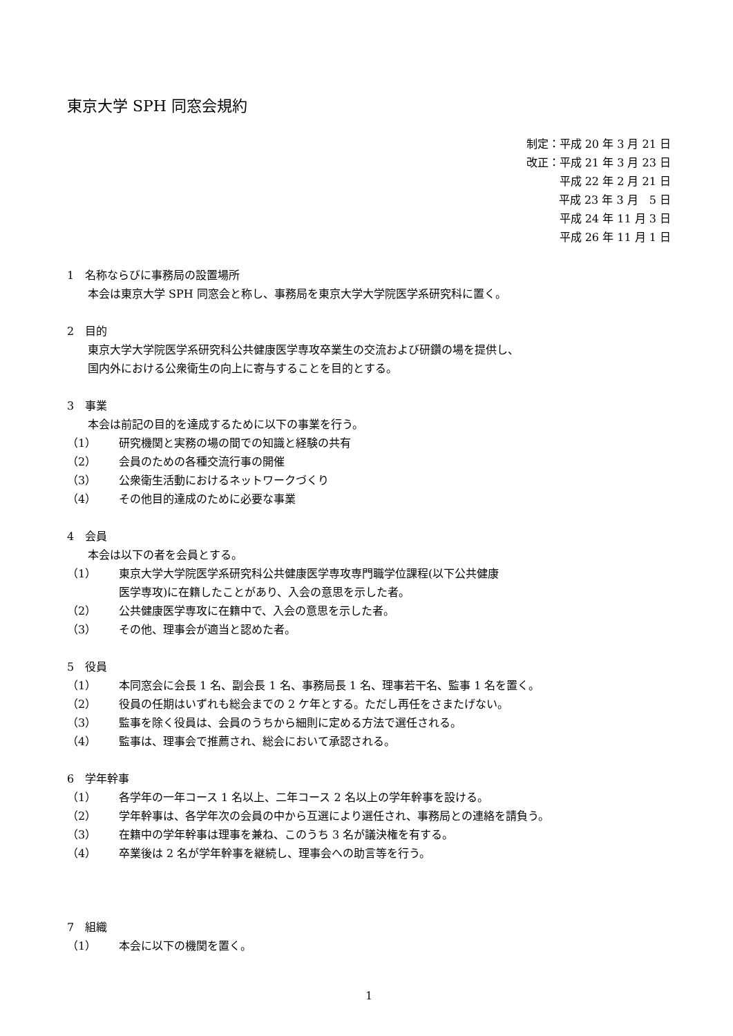東京大学 SPH 同窓会規約
制定：平成 20 年 3 月 21 日
改正：平成 21 年 3 月 23 日
平成 22 年 2 月 21 日
平成 23 年 3 月　5 日
平成 24 年 11 月 3 日
平成 26 年 11 月 1 日
1　名称ならびに事務局の設置場所
本会は東京大学 SPH 同窓会と称し、事務局を東京大学大学院医学系研究科に置く。
2　目的
東京大学大学院医学系研究科公共健康医学専攻卒業生の交流および研鑽の場を提供し、
国内外における公衆衛生の向上に寄与することを目的とする。
3　事業
本会は前記の目的を達成するために以下の事業を行う。
（1） 研究機関と実務の場の間での知識と経験の共有
（2） 会員のための各種交流行事の開催
（3） 公衆衛生活動におけるネットワークづくり
（4） その他目的達成のために必要な事業
4　会員
本会は以下の者を会員とする。
（1） 東京大学大学院医学系研究科公共健康医学専攻専門職学位課程(以下公共健康
医学専攻)に在籍したことがあり、入会の意思を示した者。
（2） 公共健康医学専攻に在籍中で、入会の意思を示した者。
（3） その他、理事会が適当と認めた者。
5　役員
（1） 本同窓会に会長 1 名、副会長 1 名、事務局長 1 名、理事若干名、監事 1 名を置く。
（2） 役員の任期はいずれも総会までの 2 ケ年とする。ただし再任をさまたげない。
（3） 監事を除く役員は、会員のうちから細則に定める方法で選任される。
（4） 監事は、理事会で推薦され、総会において承認される。
6　学年幹事
（1） 各学年の一年コース 1 名以上、二年コース 2 名以上の学年幹事を設ける。
（2） 学年幹事は、各学年次の会員の中から互選により選任され、事務局との連絡を請負う。
（3） 在籍中の学年幹事は理事を兼ね、このうち 3 名が議決権を有する。
（4） 卒業後は 2 名が学年幹事を継続し、理事会への助言等を行う。
7　組織
（1） 本会に以下の機関を置く。
1